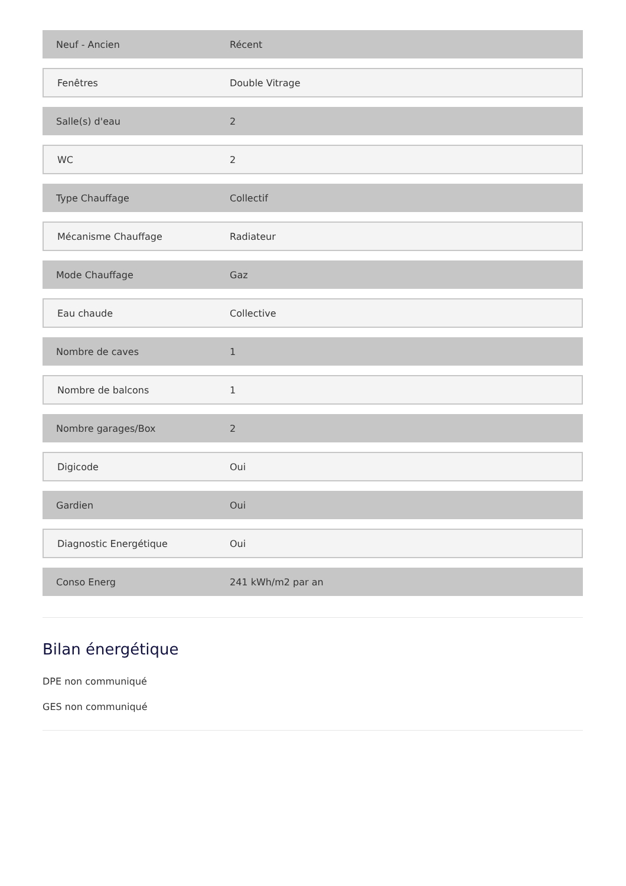| Neuf - Ancien | Récent |
| Fenêtres | Double Vitrage |
| Salle(s) d'eau | 2 |
| WC | 2 |
| Type Chauffage | Collectif |
| Mécanisme Chauffage | Radiateur |
| Mode Chauffage | Gaz |
| Eau chaude | Collective |
| Nombre de caves | 1 |
| Nombre de balcons | 1 |
| Nombre garages/Box | 2 |
| Digicode | Oui |
| Gardien | Oui |
| Diagnostic Energétique | Oui |
| Conso Energ | 241 kWh/m2 par an |
Bilan énergétique
DPE non communiqué
GES non communiqué